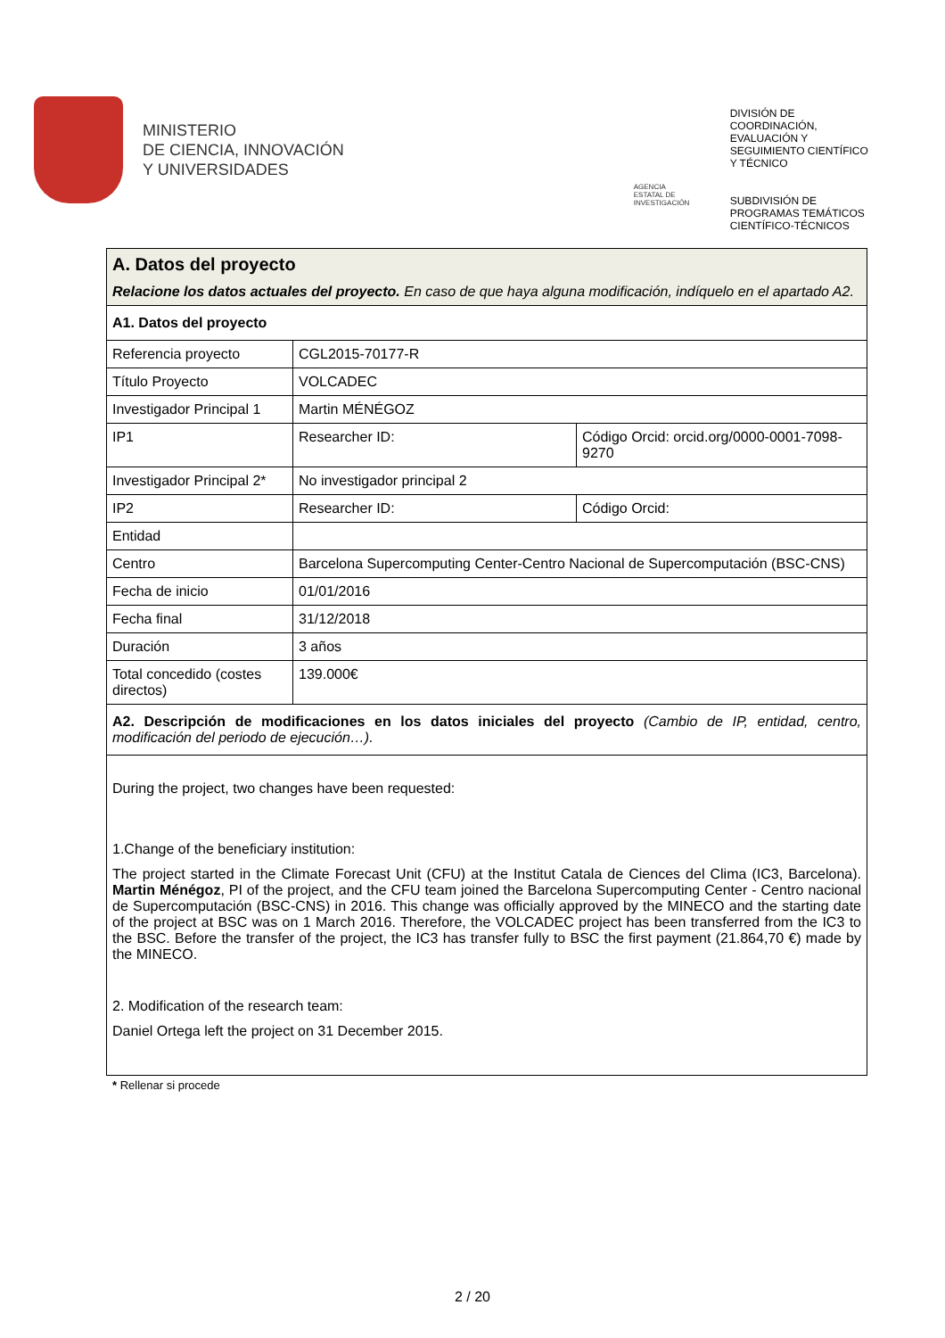MINISTERIO
DE CIENCIA, INNOVACIÓN
Y UNIVERSIDADES
AGENCIA ESTATAL DE INVESTIGACIÓN
DIVISIÓN DE
COORDINACIÓN,
EVALUACIÓN Y
SEGUIMIENTO CIENTÍFICO
Y TÉCNICO
SUBDIVISIÓN DE
PROGRAMAS TEMÁTICOS
CIENTÍFICO-TÉCNICOS
| A. Datos del proyecto Relacione los datos actuales del proyecto. En caso de que haya alguna modificación, indíquelo en el apartado A2. | | |
| A1. Datos del proyecto | | |
| Referencia proyecto | CGL2015-70177-R | |
| Título Proyecto | VOLCADEC | |
| Investigador Principal 1 | Martin MÉNÉGOZ | |
| IP1 | Researcher ID: | Código Orcid: orcid.org/0000-0001-7098-9270 |
| Investigador Principal 2* | No investigador principal 2 | |
| IP2 | Researcher ID: | Código Orcid: |
| Entidad | | |
| Centro | Barcelona Supercomputing Center-Centro Nacional de Supercomputación (BSC-CNS) | |
| Fecha de inicio | 01/01/2016 | |
| Fecha final | 31/12/2018 | |
| Duración | 3 años | |
| Total concedido (costes directos) | 139.000€ | |
| A2. Descripción de modificaciones en los datos iniciales del proyecto (Cambio de IP, entidad, centro, modificación del periodo de ejecución…). | | |
| During the project, two changes have been requested: 1.Change of the beneficiary institution: The project started in the Climate Forecast Unit (CFU) at the Institut Catala de Ciences del Clima (IC3, Barcelona). Martin Ménégoz , PI of the project, and the CFU team joined the Barcelona Supercomputing Center - Centro nacional de Supercomputación (BSC-CNS) in 2016. This change was officially approved by the MINECO and the starting date of the project at BSC was on 1 March 2016. Therefore, the VOLCADEC project has been transferred from the IC3 to the BSC. Before the transfer of the project, the IC3 has transfer fully to BSC the first payment (21.864,70 €) made by the MINECO. 2. Modification of the research team: Daniel Ortega left the project on 31 December 2015. | | |
* Rellenar si procede
2 / 20